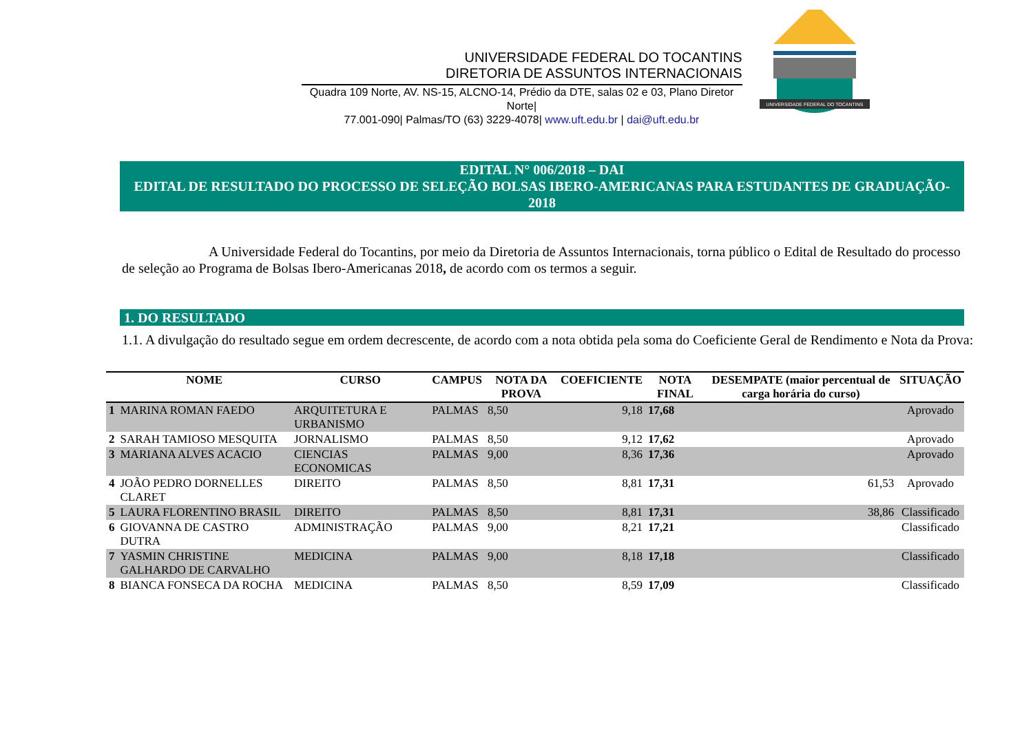UNIVERSIDADE FEDERAL DO TOCANTINS
DIRETORIA DE ASSUNTOS INTERNACIONAIS
Quadra 109 Norte, AV. NS-15, ALCNO-14, Prédio da DTE, salas 02 e 03, Plano Diretor Norte|
77.001-090| Palmas/TO (63) 3229-4078| www.uft.edu.br | dai@uft.edu.br
UNIVERSIDADE FEDERAL DO TOCANTINS
EDITAL N° 006/2018 – DAI
EDITAL DE RESULTADO DO PROCESSO DE SELEÇÃO BOLSAS IBERO-AMERICANAS PARA ESTUDANTES DE GRADUAÇÃO- 2018
A Universidade Federal do Tocantins, por meio da Diretoria de Assuntos Internacionais, torna público o Edital de Resultado do processo de seleção ao Programa de Bolsas Ibero-Americanas 2018, de acordo com os termos a seguir.
1. DO RESULTADO
1.1. A divulgação do resultado segue em ordem decrescente, de acordo com a nota obtida pela soma do Coeficiente Geral de Rendimento e Nota da Prova:
| | NOME | CURSO | CAMPUS | NOTA DA PROVA | COEFICIENTE | NOTA FINAL | DESEMPATE (maior percentual de carga horária do curso) | SITUAÇÃO |
| --- | --- | --- | --- | --- | --- | --- | --- | --- |
| 1 | MARINA ROMAN FAEDO | ARQUITETURA E URBANISMO | PALMAS | 8,50 | 9,18 | 17,68 | | Aprovado |
| 2 | SARAH TAMIOSO MESQUITA | JORNALISMO | PALMAS | 8,50 | 9,12 | 17,62 | | Aprovado |
| 3 | MARIANA ALVES ACACIO | CIENCIAS ECONOMICAS | PALMAS | 9,00 | 8,36 | 17,36 | | Aprovado |
| 4 | JOÃO PEDRO DORNELLES CLARET | DIREITO | PALMAS | 8,50 | 8,81 | 17,31 | 61,53 | Aprovado |
| 5 | LAURA FLORENTINO BRASIL | DIREITO | PALMAS | 8,50 | 8,81 | 17,31 | 38,86 | Classificado |
| 6 | GIOVANNA DE CASTRO DUTRA | ADMINISTRAÇÃO | PALMAS | 9,00 | 8,21 | 17,21 | | Classificado |
| 7 | YASMIN CHRISTINE GALHARDO DE CARVALHO | MEDICINA | PALMAS | 9,00 | 8,18 | 17,18 | | Classificado |
| 8 | BIANCA FONSECA DA ROCHA | MEDICINA | PALMAS | 8,50 | 8,59 | 17,09 | | Classificado |